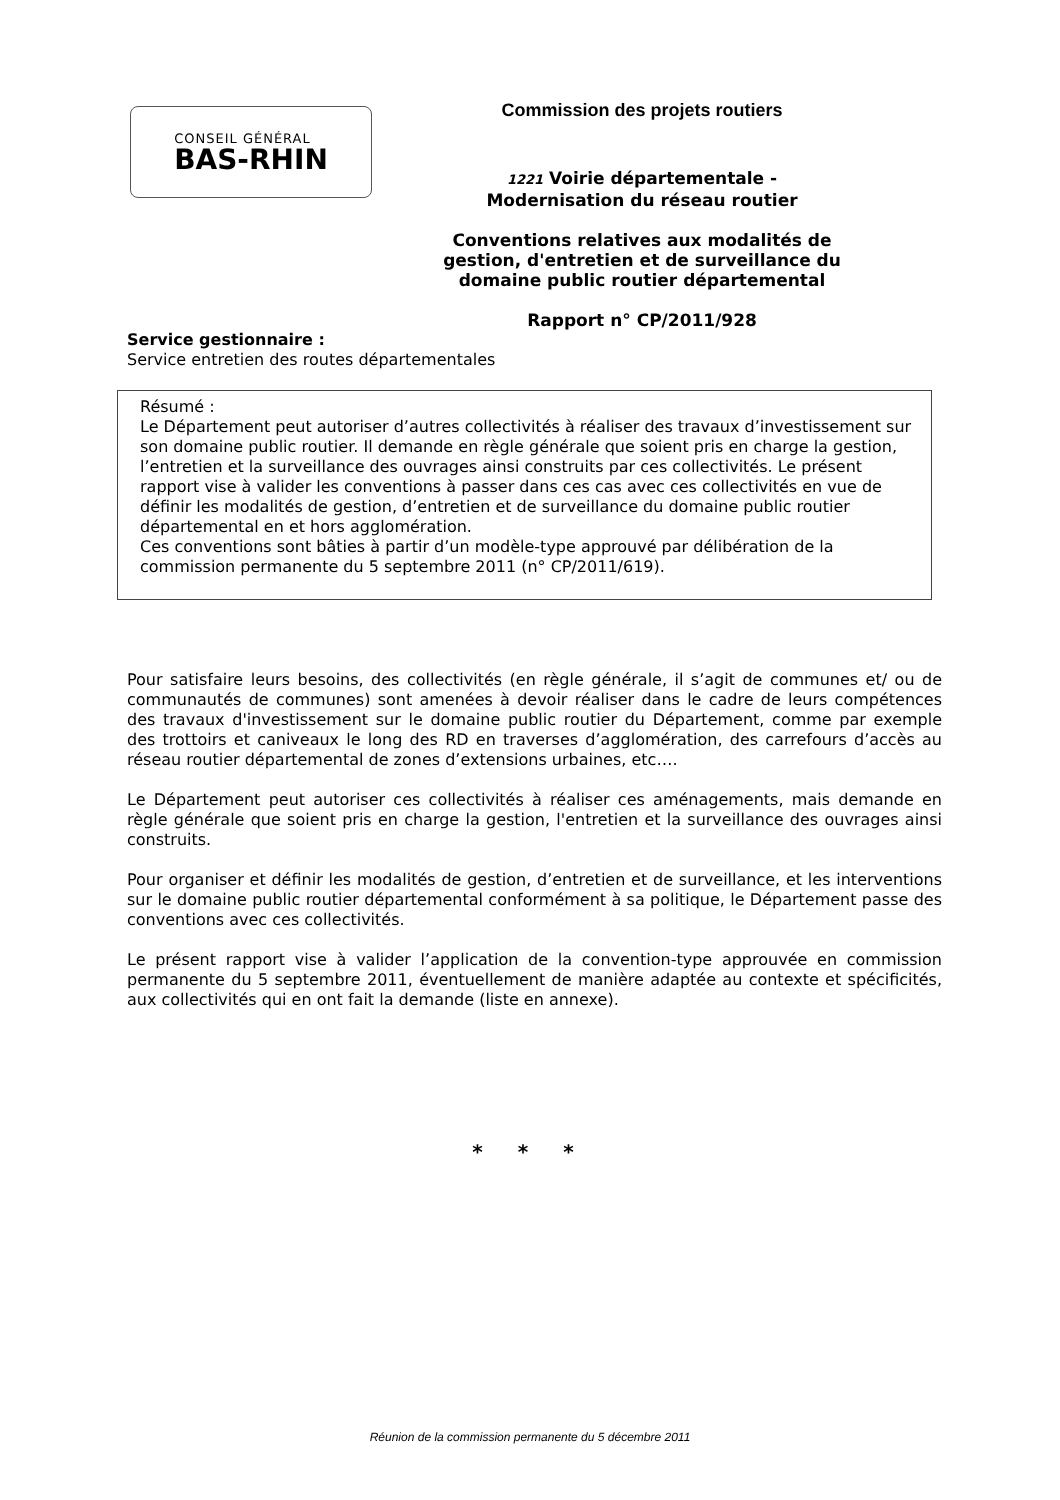CONSEIL GÉNÉRAL
BAS-RHIN
Commission des projets routiers
1221 Voirie départementale -
Modernisation du réseau routier
Conventions relatives aux modalités de gestion, d'entretien et de surveillance du domaine public routier départemental
Rapport n° CP/2011/928
Service gestionnaire :
Service entretien des routes départementales
Résumé :
Le Département peut autoriser d’autres collectivités à réaliser des travaux d’investissement sur son domaine public routier. Il demande en règle générale que soient pris en charge la gestion, l’entretien et la surveillance des ouvrages ainsi construits par ces collectivités. Le présent rapport vise à valider les conventions à passer dans ces cas avec ces collectivités en vue de définir les modalités de gestion, d’entretien et de surveillance du domaine public routier départemental en et hors agglomération.
Ces conventions sont bâties à partir d’un modèle-type approuvé par délibération de la commission permanente du 5 septembre 2011 (n° CP/2011/619).
Pour satisfaire leurs besoins, des collectivités (en règle générale, il s’agit de communes et/ ou de communautés de communes) sont amenées à devoir réaliser dans le cadre de leurs compétences des travaux d'investissement sur le domaine public routier du Département, comme par exemple des trottoirs et caniveaux le long des RD en traverses d’agglomération, des carrefours d’accès au réseau routier départemental de zones d’extensions urbaines, etc….
Le Département peut autoriser ces collectivités à réaliser ces aménagements, mais demande en règle générale que soient pris en charge la gestion, l'entretien et la surveillance des ouvrages ainsi construits.
Pour organiser et définir les modalités de gestion, d’entretien et de surveillance, et les interventions sur le domaine public routier départemental conformément à sa politique, le Département passe des conventions avec ces collectivités.
Le présent rapport vise à valider l’application de la convention-type approuvée en commission permanente du 5 septembre 2011, éventuellement de manière adaptée au contexte et spécificités, aux collectivités qui en ont fait la demande (liste en annexe).
* * *
Réunion de la commission permanente du 5 décembre 2011